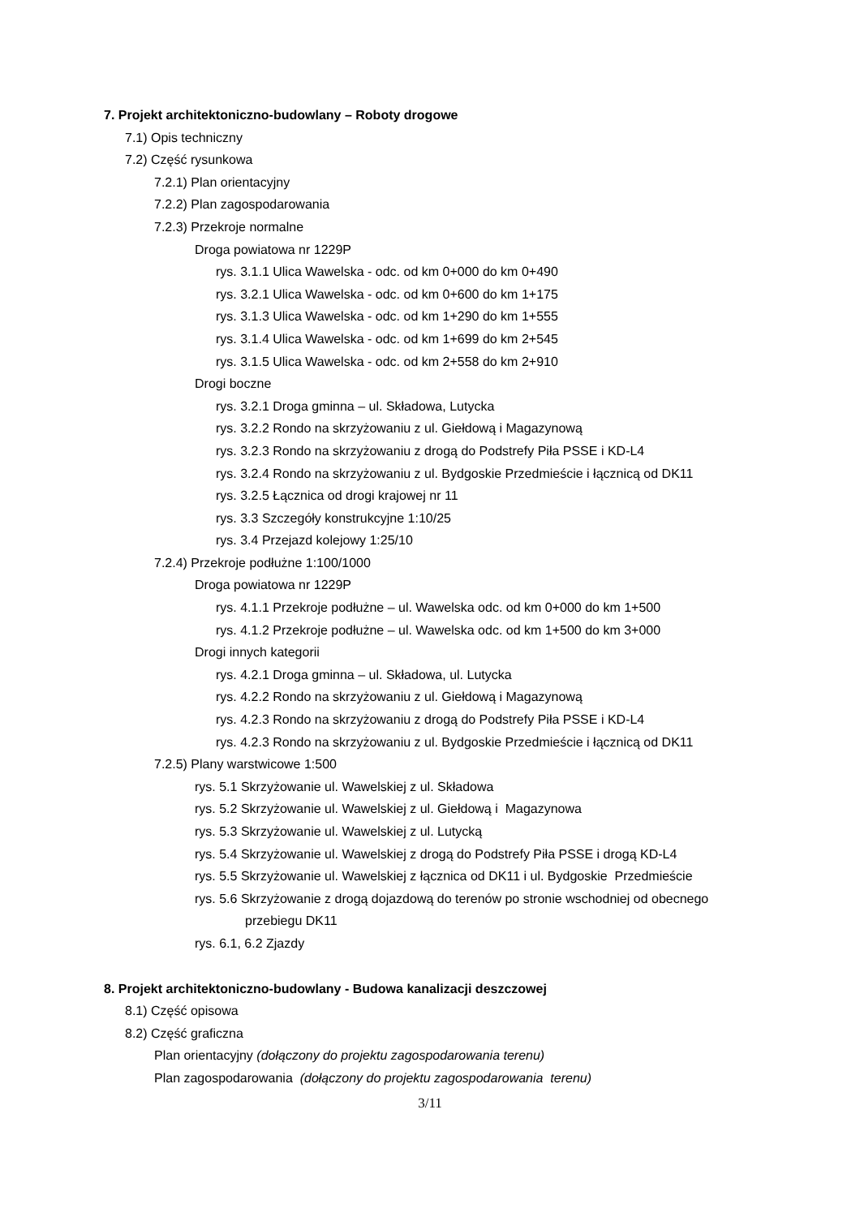7. Projekt architektoniczno-budowlany – Roboty drogowe
7.1) Opis techniczny
7.2) Część rysunkowa
7.2.1) Plan orientacyjny
7.2.2) Plan zagospodarowania
7.2.3) Przekroje normalne
Droga powiatowa nr 1229P
rys. 3.1.1 Ulica Wawelska - odc. od km 0+000 do km 0+490
rys. 3.2.1 Ulica Wawelska - odc. od km 0+600 do km 1+175
rys. 3.1.3 Ulica Wawelska - odc. od km 1+290 do km 1+555
rys. 3.1.4 Ulica Wawelska - odc. od km 1+699 do km 2+545
rys. 3.1.5 Ulica Wawelska - odc. od km 2+558 do km 2+910
Drogi boczne
rys. 3.2.1 Droga gminna – ul. Składowa, Lutycka
rys. 3.2.2 Rondo na skrzyżowaniu z ul. Giełdową i Magazynową
rys. 3.2.3 Rondo na skrzyżowaniu z drogą do Podstrefy Piła PSSE i KD-L4
rys. 3.2.4 Rondo na skrzyżowaniu z ul. Bydgoskie Przedmieście i łącznicą od DK11
rys. 3.2.5 Łącznica od drogi krajowej nr 11
rys. 3.3 Szczegóły konstrukcyjne 1:10/25
rys. 3.4 Przejazd kolejowy 1:25/10
7.2.4) Przekroje podłużne 1:100/1000
Droga powiatowa nr 1229P
rys. 4.1.1 Przekroje podłużne – ul. Wawelska odc. od km 0+000 do km 1+500
rys. 4.1.2 Przekroje podłużne – ul. Wawelska odc. od km 1+500 do km 3+000
Drogi innych kategorii
rys. 4.2.1 Droga gminna – ul. Składowa, ul. Lutycka
rys. 4.2.2 Rondo na skrzyżowaniu z ul. Giełdową i Magazynową
rys. 4.2.3 Rondo na skrzyżowaniu z drogą do Podstrefy Piła PSSE i KD-L4
rys. 4.2.3 Rondo na skrzyżowaniu z ul. Bydgoskie Przedmieście i łącznicą od DK11
7.2.5) Plany warstwicowe 1:500
rys. 5.1 Skrzyżowanie ul. Wawelskiej z ul. Składowa
rys. 5.2 Skrzyżowanie ul. Wawelskiej z ul. Giełdową i Magazynowa
rys. 5.3 Skrzyżowanie ul. Wawelskiej z ul. Lutycką
rys. 5.4 Skrzyżowanie ul. Wawelskiej z drogą do Podstrefy Piła PSSE i drogą KD-L4
rys. 5.5 Skrzyżowanie ul. Wawelskiej z łącznica od DK11 i ul. Bydgoskie Przedmieście
rys. 5.6 Skrzyżowanie z drogą dojazdową do terenów po stronie wschodniej od obecnego
przebiegu DK11
rys. 6.1, 6.2 Zjazdy
8. Projekt architektoniczno-budowlany - Budowa kanalizacji deszczowej
8.1) Część opisowa
8.2) Część graficzna
Plan orientacyjny (dołączony do projektu zagospodarowania terenu)
Plan zagospodarowania (dołączony do projektu zagospodarowania terenu)
3/11